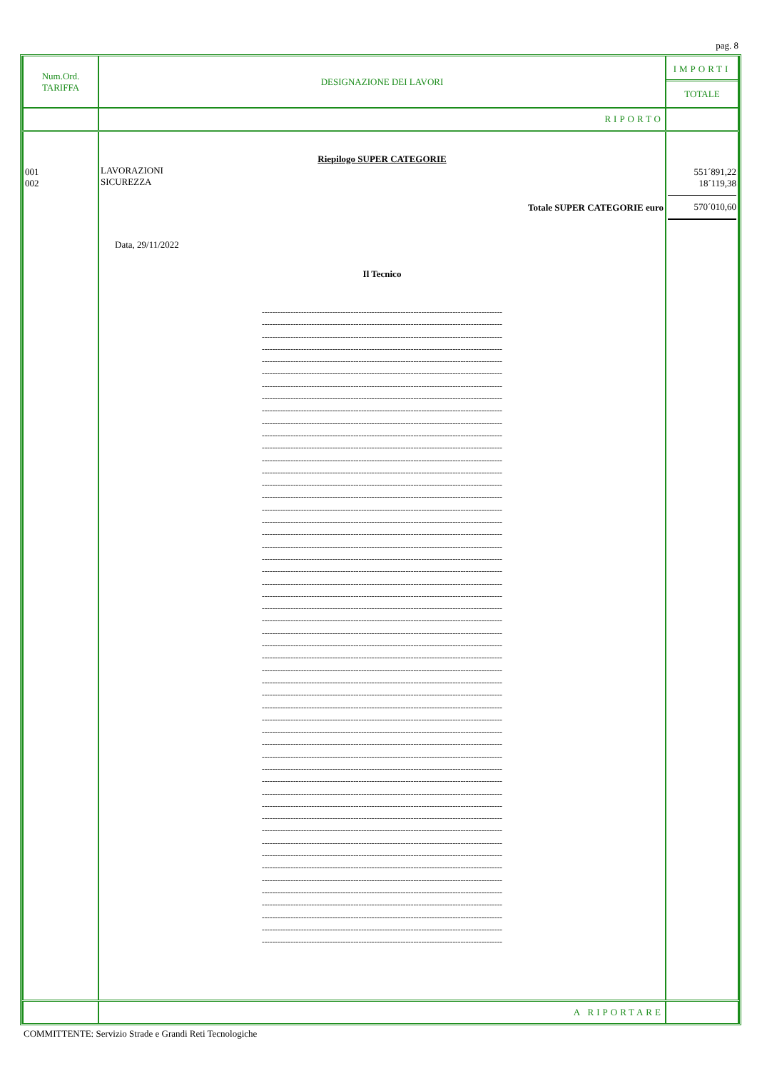pag. 8
| Num.Ord. TARIFFA | DESIGNAZIONE DEI LAVORI | IMPORTI TOTALE |
| --- | --- | --- |
| | RIPORTO | |
| 001 002 | Riepilogo SUPER CATEGORIE LAVORAZIONI SICUREZZA Totale SUPER CATEGORIE euro Data, 29/11/2022 Il Tecnico -------------------------------------------------------------------------------------------- -------------------------------------------------------------------------------------------- -------------------------------------------------------------------------------------------- -------------------------------------------------------------------------------------------- -------------------------------------------------------------------------------------------- -------------------------------------------------------------------------------------------- -------------------------------------------------------------------------------------------- -------------------------------------------------------------------------------------------- -------------------------------------------------------------------------------------------- -------------------------------------------------------------------------------------------- -------------------------------------------------------------------------------------------- -------------------------------------------------------------------------------------------- -------------------------------------------------------------------------------------------- -------------------------------------------------------------------------------------------- -------------------------------------------------------------------------------------------- -------------------------------------------------------------------------------------------- -------------------------------------------------------------------------------------------- -------------------------------------------------------------------------------------------- -------------------------------------------------------------------------------------------- -------------------------------------------------------------------------------------------- -------------------------------------------------------------------------------------------- -------------------------------------------------------------------------------------------- -------------------------------------------------------------------------------------------- -------------------------------------------------------------------------------------------- -------------------------------------------------------------------------------------------- -------------------------------------------------------------------------------------------- -------------------------------------------------------------------------------------------- -------------------------------------------------------------------------------------------- -------------------------------------------------------------------------------------------- -------------------------------------------------------------------------------------------- -------------------------------------------------------------------------------------------- -------------------------------------------------------------------------------------------- -------------------------------------------------------------------------------------------- -------------------------------------------------------------------------------------------- -------------------------------------------------------------------------------------------- -------------------------------------------------------------------------------------------- -------------------------------------------------------------------------------------------- -------------------------------------------------------------------------------------------- -------------------------------------------------------------------------------------------- -------------------------------------------------------------------------------------------- -------------------------------------------------------------------------------------------- -------------------------------------------------------------------------------------------- -------------------------------------------------------------------------------------------- -------------------------------------------------------------------------------------------- -------------------------------------------------------------------------------------------- -------------------------------------------------------------------------------------------- -------------------------------------------------------------------------------------------- -------------------------------------------------------------------------------------------- -------------------------------------------------------------------------------------------- -------------------------------------------------------------------------------------------- -------------------------------------------------------------------------------------------- -------------------------------------------------------------------------------------------- | 551´891,22 18´119,38 570´010,60 |
| | A RIPORTARE | |
COMMITTENTE: Servizio Strade e Grandi Reti Tecnologiche